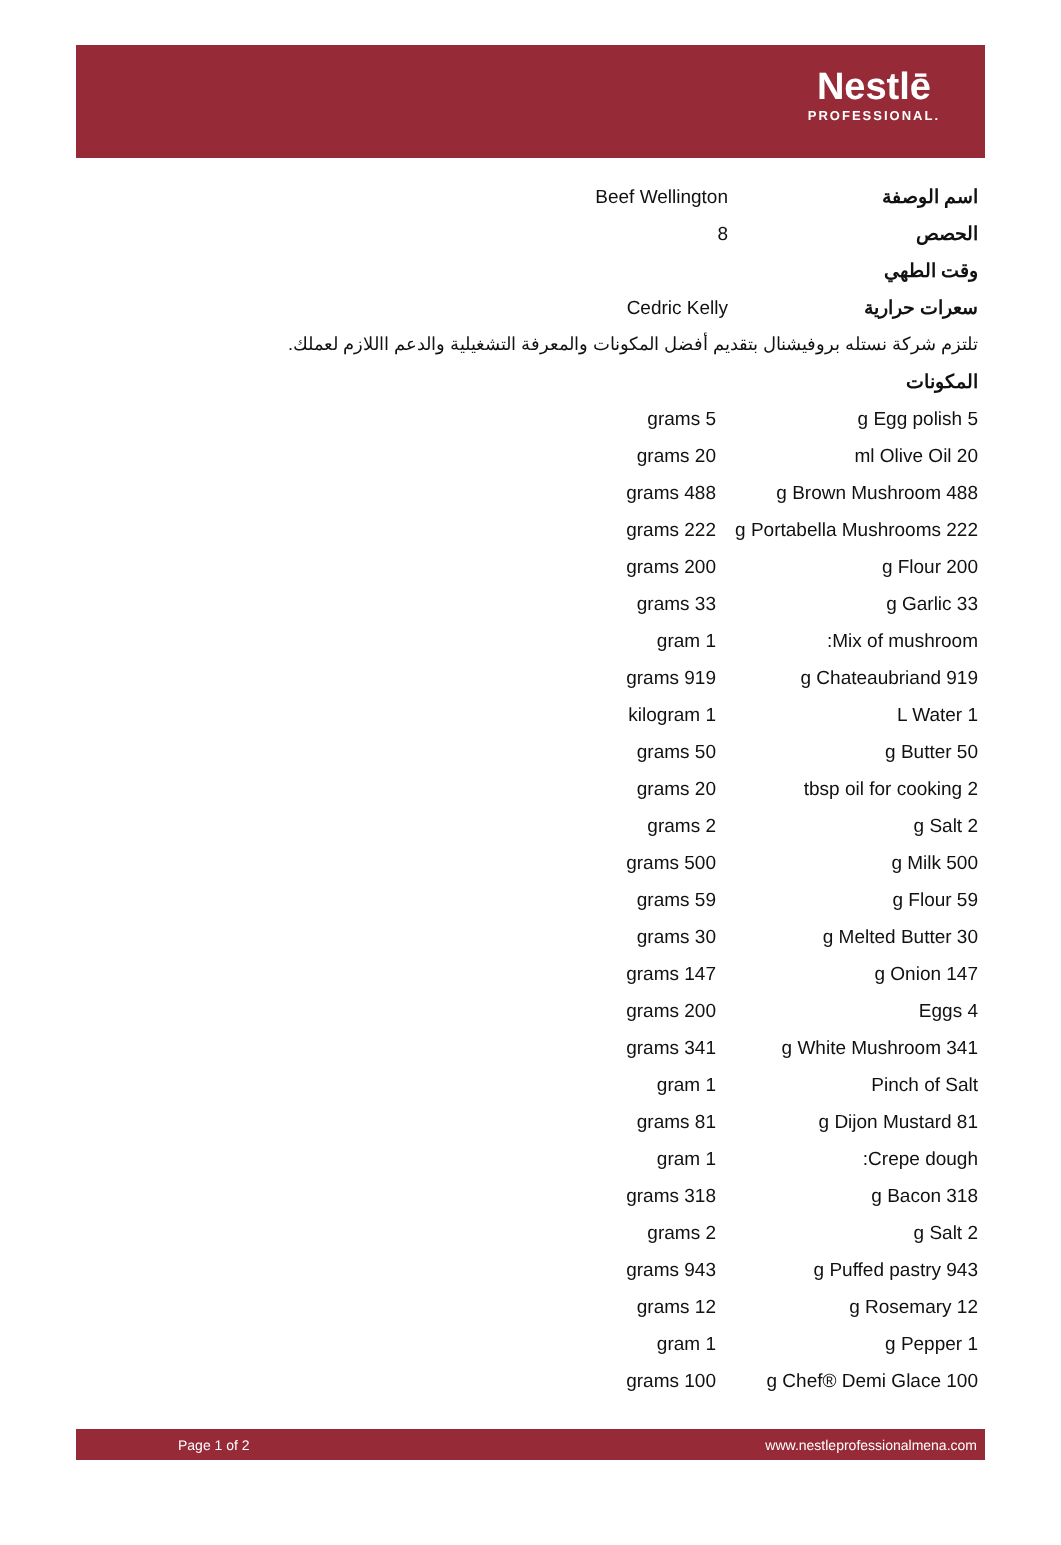Nestlē
PROFESSIONAL.
| اسم الوصفة | Beef Wellington |
| الحصص | 8 |
| وقت الطهي | |
| سعرات حرارية | Cedric Kelly |
تلتزم شركة نستله بروفيشنال بتقديم أفضل المكونات والمعرفة التشغيلية والدعم االلازم لعملك.
| المكونات | |
| grams 5 | g Egg polish 5 |
| grams 20 | ml Olive Oil 20 |
| grams 488 | g Brown Mushroom 488 |
| grams 222 | g Portabella Mushrooms 222 |
| grams 200 | g Flour 200 |
| grams 33 | g Garlic 33 |
| gram 1 | :Mix of mushroom |
| grams 919 | g Chateaubriand 919 |
| kilogram 1 | L Water 1 |
| grams 50 | g Butter 50 |
| grams 20 | tbsp oil for cooking 2 |
| grams 2 | g Salt 2 |
| grams 500 | g Milk 500 |
| grams 59 | g Flour 59 |
| grams 30 | g Melted Butter 30 |
| grams 147 | g Onion 147 |
| grams 200 | Eggs 4 |
| grams 341 | g White Mushroom 341 |
| gram 1 | Pinch of Salt |
| grams 81 | g Dijon Mustard 81 |
| gram 1 | :Crepe dough |
| grams 318 | g Bacon 318 |
| grams 2 | g Salt 2 |
| grams 943 | g Puffed pastry 943 |
| grams 12 | g Rosemary 12 |
| gram 1 | g Pepper 1 |
| grams 100 | g Chef® Demi Glace 100 |
Page 1 of 2 www.nestleprofessionalmena.com